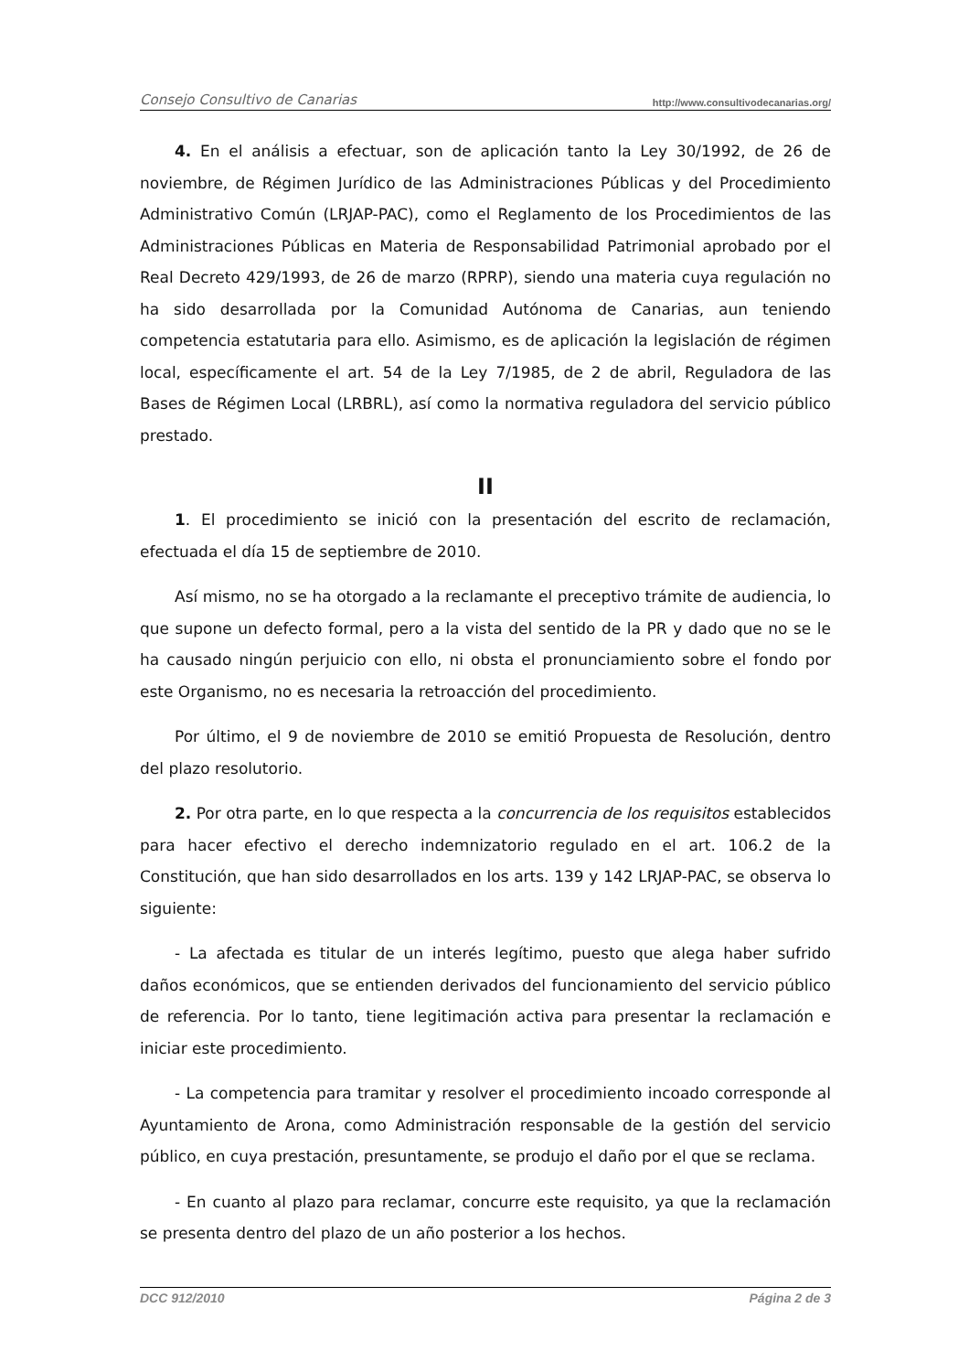Consejo Consultivo de Canarias http://www.consultivodecanarias.org/
4. En el análisis a efectuar, son de aplicación tanto la Ley 30/1992, de 26 de noviembre, de Régimen Jurídico de las Administraciones Públicas y del Procedimiento Administrativo Común (LRJAP-PAC), como el Reglamento de los Procedimientos de las Administraciones Públicas en Materia de Responsabilidad Patrimonial aprobado por el Real Decreto 429/1993, de 26 de marzo (RPRP), siendo una materia cuya regulación no ha sido desarrollada por la Comunidad Autónoma de Canarias, aun teniendo competencia estatutaria para ello. Asimismo, es de aplicación la legislación de régimen local, específicamente el art. 54 de la Ley 7/1985, de 2 de abril, Reguladora de las Bases de Régimen Local (LRBRL), así como la normativa reguladora del servicio público prestado.
II
1. El procedimiento se inició con la presentación del escrito de reclamación, efectuada el día 15 de septiembre de 2010.
Así mismo, no se ha otorgado a la reclamante el preceptivo trámite de audiencia, lo que supone un defecto formal, pero a la vista del sentido de la PR y dado que no se le ha causado ningún perjuicio con ello, ni obsta el pronunciamiento sobre el fondo por este Organismo, no es necesaria la retroacción del procedimiento.
Por último, el 9 de noviembre de 2010 se emitió Propuesta de Resolución, dentro del plazo resolutorio.
2. Por otra parte, en lo que respecta a la concurrencia de los requisitos establecidos para hacer efectivo el derecho indemnizatorio regulado en el art. 106.2 de la Constitución, que han sido desarrollados en los arts. 139 y 142 LRJAP-PAC, se observa lo siguiente:
- La afectada es titular de un interés legítimo, puesto que alega haber sufrido daños económicos, que se entienden derivados del funcionamiento del servicio público de referencia. Por lo tanto, tiene legitimación activa para presentar la reclamación e iniciar este procedimiento.
- La competencia para tramitar y resolver el procedimiento incoado corresponde al Ayuntamiento de Arona, como Administración responsable de la gestión del servicio público, en cuya prestación, presuntamente, se produjo el daño por el que se reclama.
- En cuanto al plazo para reclamar, concurre este requisito, ya que la reclamación se presenta dentro del plazo de un año posterior a los hechos.
DCC 912/2010 Página 2 de 3